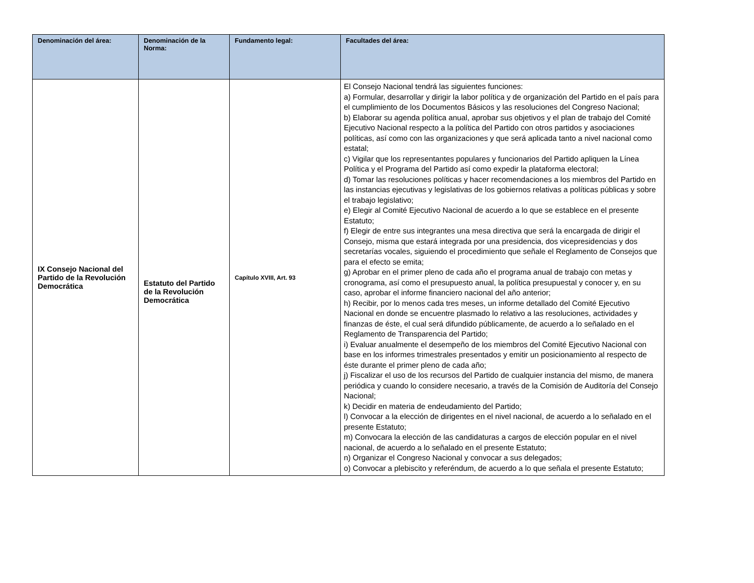| Denominación del área: | Denominación de la Norma: | Fundamento legal: | Facultades del área: |
| --- | --- | --- | --- |
| IX Consejo Nacional del Partido de la Revolución Democrática | Estatuto del Partido de la Revolución Democrática | Capítulo XVIII, Art. 93 | El Consejo Nacional tendrá las siguientes funciones: a) Formular, desarrollar y dirigir la labor política y de organización del Partido en el país para el cumplimiento de los Documentos Básicos y las resoluciones del Congreso Nacional; b) Elaborar su agenda política anual, aprobar sus objetivos y el plan de trabajo del Comité Ejecutivo Nacional respecto a la política del Partido con otros partidos y asociaciones políticas, así como con las organizaciones y que será aplicada tanto a nivel nacional como estatal; c) Vigilar que los representantes populares y funcionarios del Partido apliquen la Línea Política y el Programa del Partido así como expedir la plataforma electoral; d) Tomar las resoluciones políticas y hacer recomendaciones a los miembros del Partido en las instancias ejecutivas y legislativas de los gobiernos relativas a políticas públicas y sobre el trabajo legislativo; e) Elegir al Comité Ejecutivo Nacional de acuerdo a lo que se establece en el presente Estatuto; f) Elegir de entre sus integrantes una mesa directiva que será la encargada de dirigir el Consejo, misma que estará integrada por una presidencia, dos vicepresidencias y dos secretarías vocales, siguiendo el procedimiento que señale el Reglamento de Consejos que para el efecto se emita; g) Aprobar en el primer pleno de cada año el programa anual de trabajo con metas y cronograma, así como el presupuesto anual, la política presupuestal y conocer y, en su caso, aprobar el informe financiero nacional del año anterior; h) Recibir, por lo menos cada tres meses, un informe detallado del Comité Ejecutivo Nacional en donde se encuentre plasmado lo relativo a las resoluciones, actividades y finanzas de éste, el cual será difundido públicamente, de acuerdo a lo señalado en el Reglamento de Transparencia del Partido; i) Evaluar anualmente el desempeño de los miembros del Comité Ejecutivo Nacional con base en los informes trimestrales presentados y emitir un posicionamiento al respecto de éste durante el primer pleno de cada año; j) Fiscalizar el uso de los recursos del Partido de cualquier instancia del mismo, de manera periódica y cuando lo considere necesario, a través de la Comisión de Auditoría del Consejo Nacional; k) Decidir en materia de endeudamiento del Partido; l) Convocar a la elección de dirigentes en el nivel nacional, de acuerdo a lo señalado en el presente Estatuto; m) Convocara la elección de las candidaturas a cargos de elección popular en el nivel nacional, de acuerdo a lo señalado en el presente Estatuto; n) Organizar el Congreso Nacional y convocar a sus delegados; o) Convocar a plebiscito y referéndum, de acuerdo a lo que señala el presente Estatuto; |